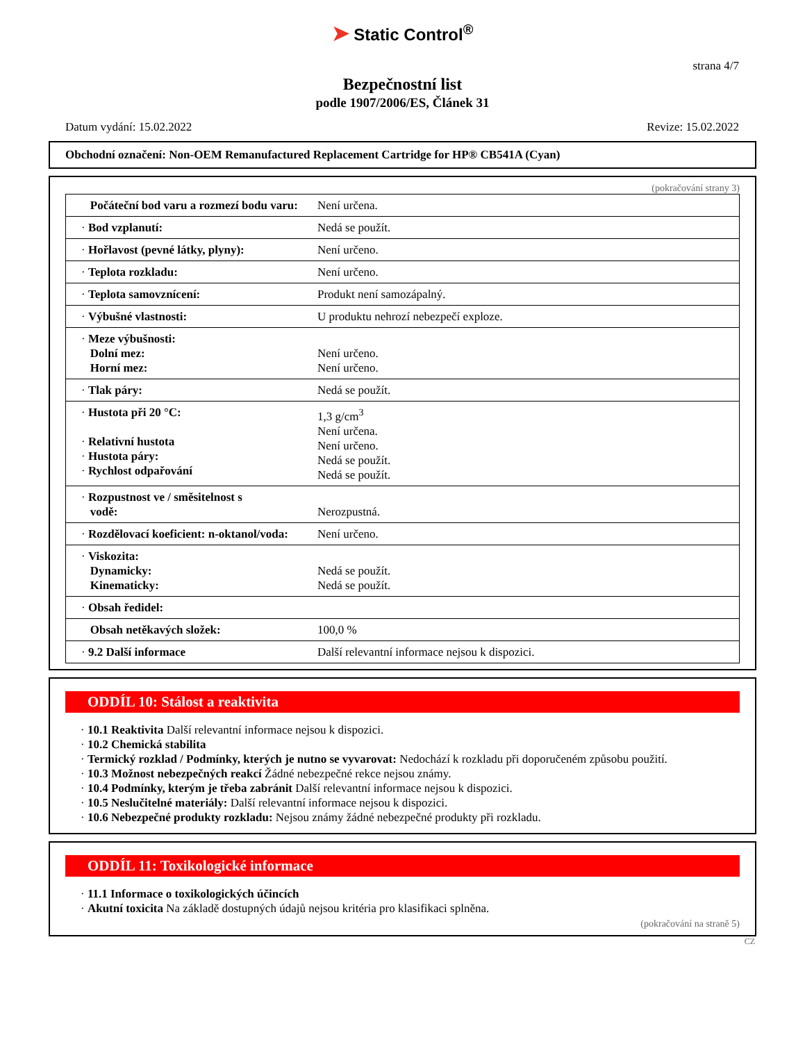➤ Static Control<sup>®</sup>
strana 4/7
Bezpečnostní list
podle 1907/2006/ES, Článek 31
Datum vydání: 15.02.2022 Revize: 15.02.2022
Obchodní označení: Non-OEM Remanufactured Replacement Cartridge for HP® CB541A (Cyan)
(pokračování strany 3)
| Počáteční bod varu a rozmezí bodu varu: | Není určena. |
| · Bod vzplanutí: | Nedá se použít. |
| · Hořlavost (pevné látky, plyny): | Není určeno. |
| · Teplota rozkladu: | Není určeno. |
| · Teplota samovznícení: | Produkt není samozápalný. |
| · Výbušné vlastnosti: | U produktu nehrozí nebezpečí exploze. |
| · Meze výbušnosti: Dolní mez: Horní mez: | Není určeno. Není určeno. |
| · Tlak páry: | Nedá se použít. |
| · Hustota při 20 °C: · Relativní hustota · Hustota páry: · Rychlost odpařování | 1,3 g/cm<sup>3</sup> Není určena. Není určeno. Nedá se použít. Nedá se použít. |
| · Rozpustnost ve / směsitelnost s vodě: | Nerozpustná. |
| · Rozdělovací koeficient: n-oktanol/voda: | Není určeno. |
| · Viskozita: Dynamicky: Kinematicky: | Nedá se použít. Nedá se použít. |
| · Obsah ředidel: | |
| Obsah netěkavých složek: | 100,0 % |
| · 9.2 Další informace | Další relevantní informace nejsou k dispozici. |
ODDÍL 10: Stálost a reaktivita
· 10.1 Reaktivita Další relevantní informace nejsou k dispozici.
· 10.2 Chemická stabilita
· Termický rozklad / Podmínky, kterých je nutno se vyvarovat: Nedochází k rozkladu při doporučeném způsobu použití.
· 10.3 Možnost nebezpečných reakcí Žádné nebezpečné rekce nejsou známy.
· 10.4 Podmínky, kterým je třeba zabránit Další relevantní informace nejsou k dispozici.
· 10.5 Neslučitelné materiály: Další relevantní informace nejsou k dispozici.
· 10.6 Nebezpečné produkty rozkladu: Nejsou známy žádné nebezpečné produkty při rozkladu.
ODDÍL 11: Toxikologické informace
· 11.1 Informace o toxikologických účincích
· Akutní toxicita Na základě dostupných údajů nejsou kritéria pro klasifikaci splněna.
(pokračování na straně 5)
CZ